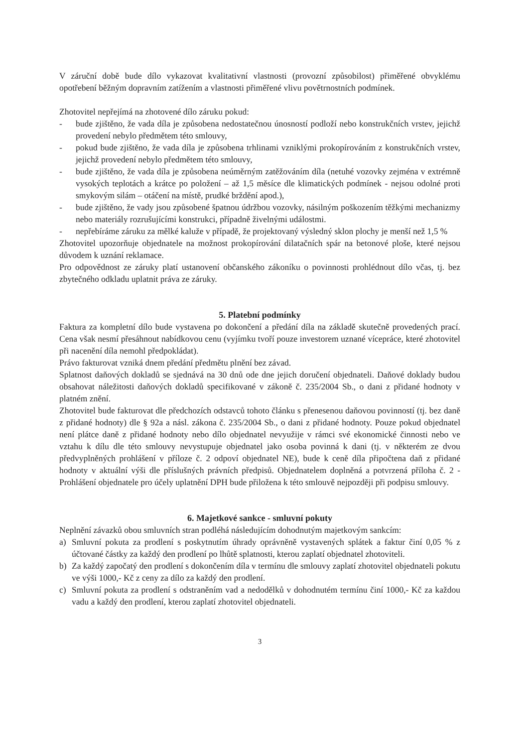V záruční době bude dílo vykazovat kvalitativní vlastnosti (provozní způsobilost) přiměřené obvyklému opotřebení běžným dopravním zatížením a vlastnosti přiměřené vlivu povětrnostních podmínek.
Zhotovitel nepřejímá na zhotovené dílo záruku pokud:
- bude zjištěno, že vada díla je způsobena nedostatečnou únosností podloží nebo konstrukčních vrstev, jejichž provedení nebylo předmětem této smlouvy,
- pokud bude zjištěno, že vada díla je způsobena trhlinami vzniklými prokopírováním z konstrukčních vrstev, jejichž provedení nebylo předmětem této smlouvy,
- bude zjištěno, že vada díla je způsobena neúměrným zatěžováním díla (netuhé vozovky zejména v extrémně vysokých teplotách a krátce po položení – až 1,5 měsíce dle klimatických podmínek - nejsou odolné proti smykovým silám – otáčení na místě, prudké brždění apod.),
- bude zjištěno, že vady jsou způsobené špatnou údržbou vozovky, násilným poškozením těžkými mechanizmy nebo materiály rozrušujícími konstrukci, případně živelnými událostmi.
- nepřebíráme záruku za mělké kaluže v případě, že projektovaný výsledný sklon plochy je menší než 1,5 %
Zhotovitel upozorňuje objednatele na možnost prokopírování dilatačních spár na betonové ploše, které nejsou důvodem k uznání reklamace.
Pro odpovědnost ze záruky platí ustanovení občanského zákoníku o povinnosti prohlédnout dílo včas, tj. bez zbytečného odkladu uplatnit práva ze záruky.
5. Platební podmínky
Faktura za kompletní dílo bude vystavena po dokončení a předání díla na základě skutečně provedených prací. Cena však nesmí přesáhnout nabídkovou cenu (vyjímku tvoří pouze investorem uznané vícepráce, které zhotovitel při nacenění díla nemohl předpokládat).
Právo fakturovat vzniká dnem předání předmětu plnění bez závad.
Splatnost daňových dokladů se sjednává na 30 dnů ode dne jejich doručení objednateli. Daňové doklady budou obsahovat náležitosti daňových dokladů specifikované v zákoně č. 235/2004 Sb., o dani z přidané hodnoty v platném znění.
Zhotovitel bude fakturovat dle předchozích odstavců tohoto článku s přenesenou daňovou povinností (tj. bez daně z přidané hodnoty) dle § 92a a násl. zákona č. 235/2004 Sb., o dani z přidané hodnoty. Pouze pokud objednatel není plátce daně z přidané hodnoty nebo dílo objednatel nevyužije v rámci své ekonomické činnosti nebo ve vztahu k dílu dle této smlouvy nevystupuje objednatel jako osoba povinná k dani (tj. v některém ze dvou předvyplněných prohlášení v příloze č. 2 odpoví objednatel NE), bude k ceně díla připočtena daň z přidané hodnoty v aktuální výši dle příslušných právních předpisů. Objednatelem doplněná a potvrzená příloha č. 2 - Prohlášení objednatele pro účely uplatnění DPH bude přiložena k této smlouvě nejpozději při podpisu smlouvy.
6. Majetkové sankce - smluvní pokuty
Neplnění závazků obou smluvních stran podléhá následujícím dohodnutým majetkovým sankcím:
a) Smluvní pokuta za prodlení s poskytnutím úhrady oprávněně vystavených splátek a faktur činí 0,05 % z účtované částky za každý den prodlení po lhůtě splatnosti, kterou zaplatí objednatel zhotoviteli.
b) Za každý započatý den prodlení s dokončením díla v termínu dle smlouvy zaplatí zhotovitel objednateli pokutu ve výši 1000,- Kč z ceny za dílo za každý den prodlení.
c) Smluvní pokuta za prodlení s odstraněním vad a nedodělků v dohodnutém termínu činí 1000,- Kč za každou vadu a každý den prodlení, kterou zaplatí zhotovitel objednateli.
3